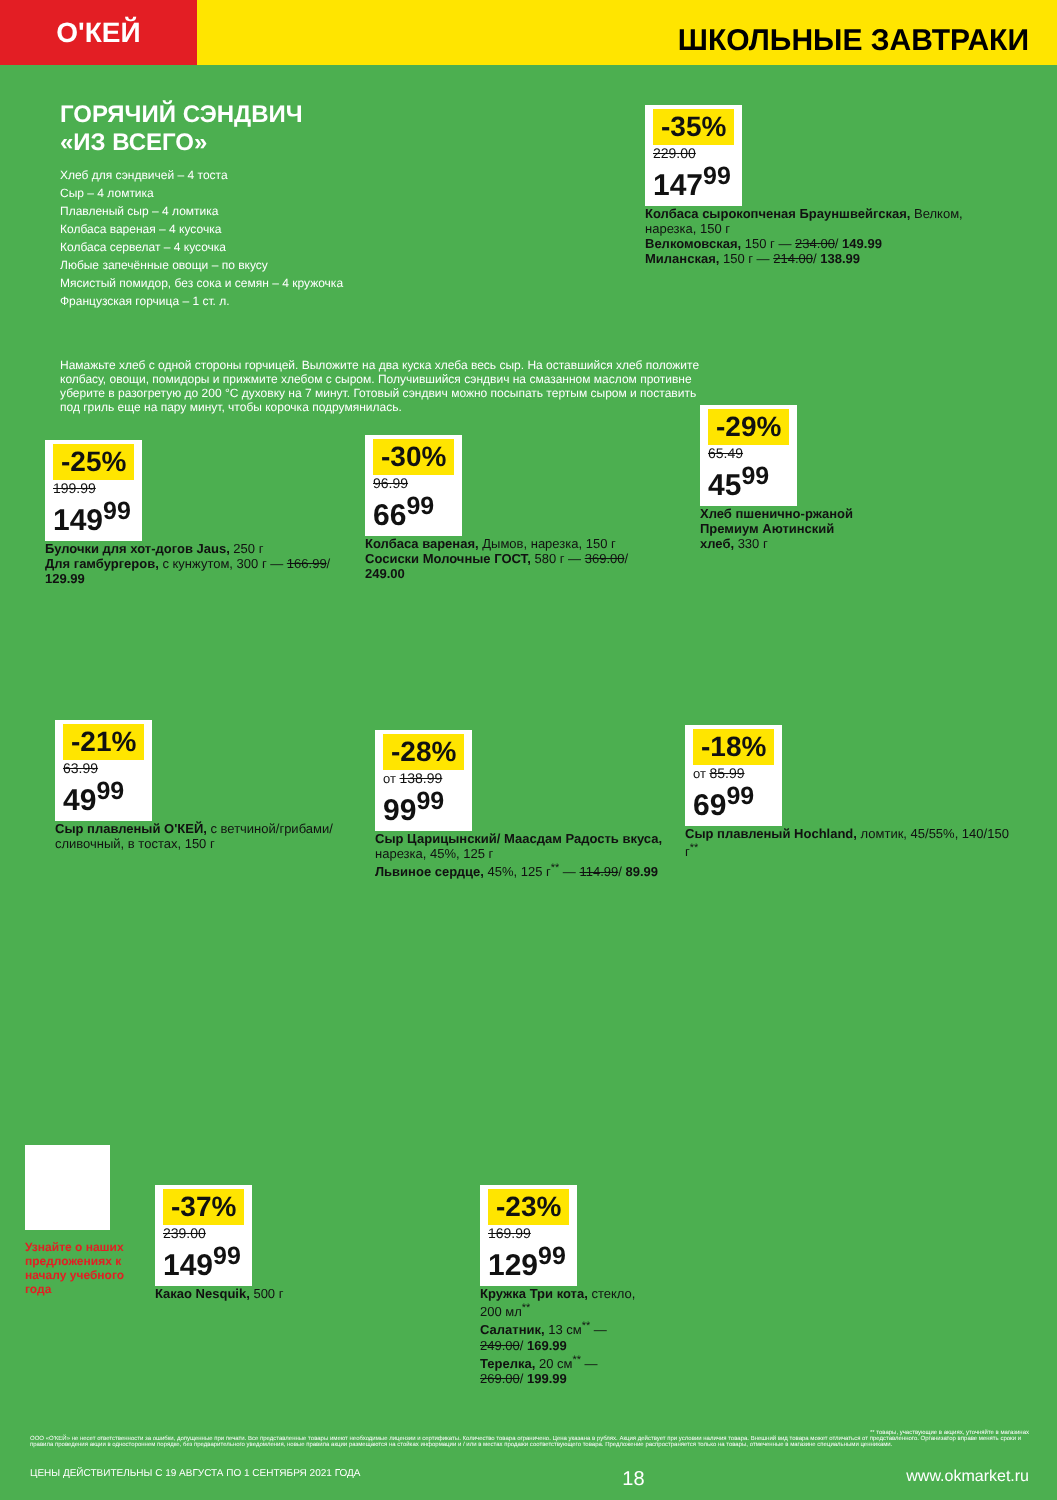О'КЕЙ
ШКОЛЬНЫЕ ЗАВТРАКИ
ГОРЯЧИЙ СЭНДВИЧ
«ИЗ ВСЕГО»
Хлеб для сэндвичей – 4 тоста
Сыр – 4 ломтика
Плавленый сыр – 4 ломтика
Колбаса вареная – 4 кусочка
Колбаса сервелат – 4 кусочка
Любые запечённые овощи – по вкусу
Мясистый помидор, без сока и семян – 4 кружочка
Французская горчица – 1 ст. л.
Намажьте хлеб с одной стороны горчицей. Выложите на два куска хлеба весь сыр. На оставшийся хлеб положите колбасу, овощи, помидоры и прижмите хлебом с сыром. Получившийся сэндвич на смазанном маслом противне уберите в разогретую до 200 °С духовку на 7 минут. Готовый сэндвич можно посыпать тертым сыром и поставить под гриль еще на пару минут, чтобы корочка подрумянилась.
-35%
229.00
147<sup>99</sup>
Колбаса сырокопченая Брауншвейгская, Велком, нарезка, 150 г
Велкомовская, 150 г — 234.00/ 149.99
Миланская, 150 г — 214.00/ 138.99
-25%
199.99
149<sup>99</sup>
Булочки для хот-догов Jaus, 250 г
Для гамбургеров, с кунжутом, 300 г — 166.99/ 129.99
-30%
96.99
66<sup>99</sup>
Колбаса вареная, Дымов, нарезка, 150 г
Сосиски Молочные ГОСТ, 580 г — 369.00/ 249.00
-29%
65.49
45<sup>99</sup>
Хлеб пшенично-ржаной Премиум Аютинский хлеб, 330 г
-21%
63.99
49<sup>99</sup>
Сыр плавленый О'КЕЙ, с ветчиной/грибами/ сливочный, в тостах, 150 г
-28%
от 138.99
99<sup>99</sup>
Сыр Царицынский/ Маасдам Радость вкуса, нарезка, 45%, 125 г
Львиное сердце, 45%, 125 г<sup>**</sup> — 114.99/ 89.99
-18%
от 85.99
69<sup>99</sup>
Сыр плавленый Hochland, ломтик, 45/55%, 140/150 г<sup>**</sup>
Узнайте о наших предложениях к началу учебного года
-37%
239.00
149<sup>99</sup>
Какао Nesquik, 500 г
-23%
169.99
129<sup>99</sup>
Кружка Три кота, стекло, 200 мл<sup>**</sup>
Салатник, 13 см<sup>**</sup> — 249.00/ 169.99
Терелка, 20 см<sup>**</sup> — 269.00/ 199.99
** товары, участвующие в акциях, уточняйте в магазинах
ООО «О'КЕЙ» не несет ответственности за ошибки, допущенные при печати. Все представленные товары имеют необходимые лицензии и сертификаты. Количество товара ограничено. Цена указана в рублях. Акция действует при условии наличия товара. Внешний вид товара может отличаться от представленного. Организатор вправе менять сроки и правила проведения акции в одностороннем порядке, без предварительного уведомления, новые правила акции размещаются на стойках информации и / или в местах продажи соответствующего товара. Предложение распространяется только на товары, отмеченные в магазине специальными ценниками.
ЦЕНЫ ДЕЙСТВИТЕЛЬНЫ С 19 АВГУСТА ПО 1 СЕНТЯБРЯ 2021 ГОДА 18 www.okmarket.ru